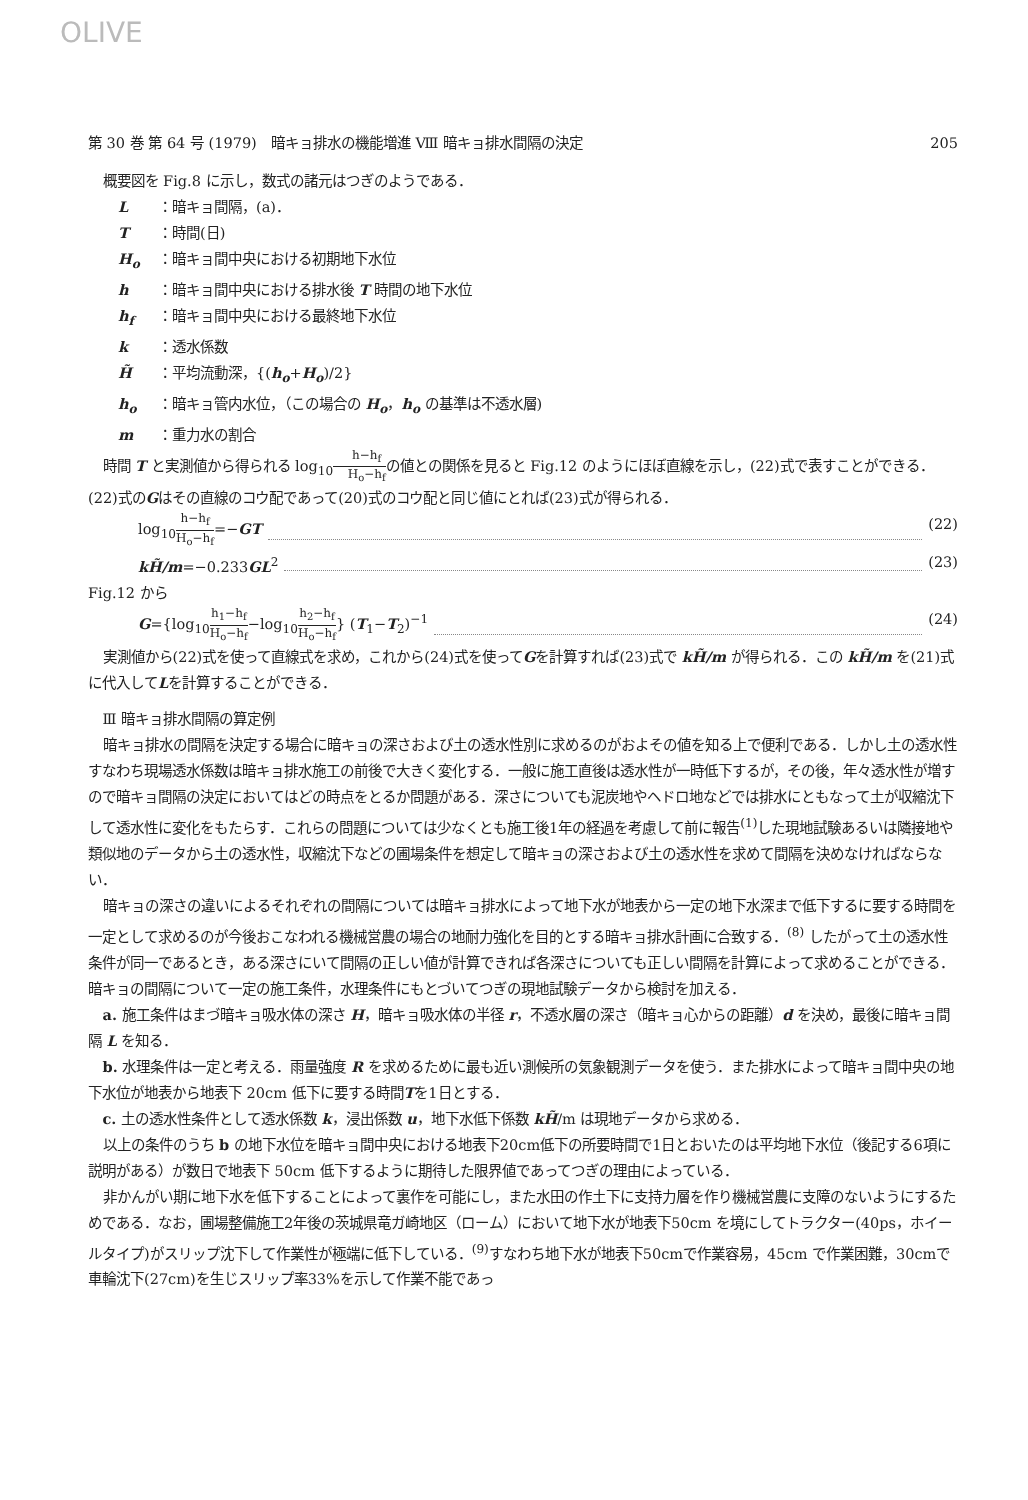OLIVE
第 30 巻 第 64 号 (1979)　暗キョ排水の機能増進 Ⅷ 暗キョ排水間隔の決定 205
概要図を Fig.8 に示し，数式の諸元はつぎのようである．
L ：暗キョ間隔，(a)．
T ：時間(日)
H<sub>o</sub> ：暗キョ間中央における初期地下水位
h ：暗キョ間中央における排水後 T 時間の地下水位
h<sub>f</sub> ：暗キョ間中央における最終地下水位
k ：透水係数
H̃ ：平均流動深，{(h<sub>o</sub>+H<sub>o</sub>)/2}
h<sub>o</sub> ：暗キョ管内水位，（この場合の H<sub>o</sub>，h<sub>o</sub> の基準は不透水層)
m ：重力水の割合
時間 T と実測値から得られる log<sub>10</sub>h−h<sub>f</sub> H<sub>o</sub>−h<sub>f</sub>の値との関係を見ると Fig.12 のようにほぼ直線を示し，(22)式で表すことができる．(22)式のGはその直線のコウ配であって(20)式のコウ配と同じ値にとれば(23)式が得られる．
log<sub>10</sub>h−h<sub>f</sub> H<sub>o</sub>−h<sub>f</sub>=−GT (22)
kH̃/m=−0.233GL<sup>2</sup> (23)
Fig.12 から
G={log<sub>10</sub>h<sub>1</sub>−h<sub>f</sub> H<sub>o</sub>−h<sub>f</sub>−log<sub>10</sub>h<sub>2</sub>−h<sub>f</sub> H<sub>o</sub>−h<sub>f</sub>} (T<sub>1</sub>−T<sub>2</sub>)<sup>−1</sup> (24)
実測値から(22)式を使って直線式を求め，これから(24)式を使ってGを計算すれば(23)式で kH̃/m が得られる．この kH̃/m を(21)式に代入してLを計算することができる．
Ⅲ 暗キョ排水間隔の算定例
暗キョ排水の間隔を決定する場合に暗キョの深さおよび土の透水性別に求めるのがおよその値を知る上で便利である．しかし土の透水性すなわち現場透水係数は暗キョ排水施工の前後で大きく変化する．一般に施工直後は透水性が一時低下するが，その後，年々透水性が増すので暗キョ間隔の決定においてはどの時点をとるか問題がある．深さについても泥炭地やヘドロ地などでは排水にともなって土が収縮沈下して透水性に変化をもたらす．これらの問題については少なくとも施工後1年の経過を考慮して前に報告<sup>(1)</sup>した現地試験あるいは隣接地や類似地のデータから土の透水性，収縮沈下などの圃場条件を想定して暗キョの深さおよび土の透水性を求めて間隔を決めなければならない．
暗キョの深さの違いによるそれぞれの間隔については暗キョ排水によって地下水が地表から一定の地下水深まで低下するに要する時間を一定として求めるのが今後おこなわれる機械営農の場合の地耐力強化を目的とする暗キョ排水計画に合致する．<sup>(8)</sup> したがって土の透水性条件が同一であるとき，ある深さにいて間隔の正しい値が計算できれば各深さについても正しい間隔を計算によって求めることができる．暗キョの間隔について一定の施工条件，水理条件にもとづいてつぎの現地試験データから検討を加える．
a. 施工条件はまづ暗キョ吸水体の深さ H，暗キョ吸水体の半径 r，不透水層の深さ（暗キョ心からの距離）d を決め，最後に暗キョ間隔 L を知る．
b. 水理条件は一定と考える．雨量強度 R を求めるために最も近い測候所の気象観測データを使う．また排水によって暗キョ間中央の地下水位が地表から地表下 20cm 低下に要する時間Tを1日とする．
c. 土の透水性条件として透水係数 k，浸出係数 u，地下水低下係数 kH̃/m は現地データから求める．
以上の条件のうち b の地下水位を暗キョ間中央における地表下20cm低下の所要時間で1日とおいたのは平均地下水位（後記する6項に説明がある）が数日で地表下 50cm 低下するように期待した限界値であってつぎの理由によっている．
非かんがい期に地下水を低下することによって裏作を可能にし，また水田の作土下に支持力層を作り機械営農に支障のないようにするためである．なお，圃場整備施工2年後の茨城県竜ガ崎地区（ローム）において地下水が地表下50cm を境にしてトラクター(40ps，ホイールタイプ)がスリップ沈下して作業性が極端に低下している．<sup>(9)</sup>すなわち地下水が地表下50cmで作業容易，45cm で作業困難，30cmで車輪沈下(27cm)を生じスリップ率33%を示して作業不能であっ